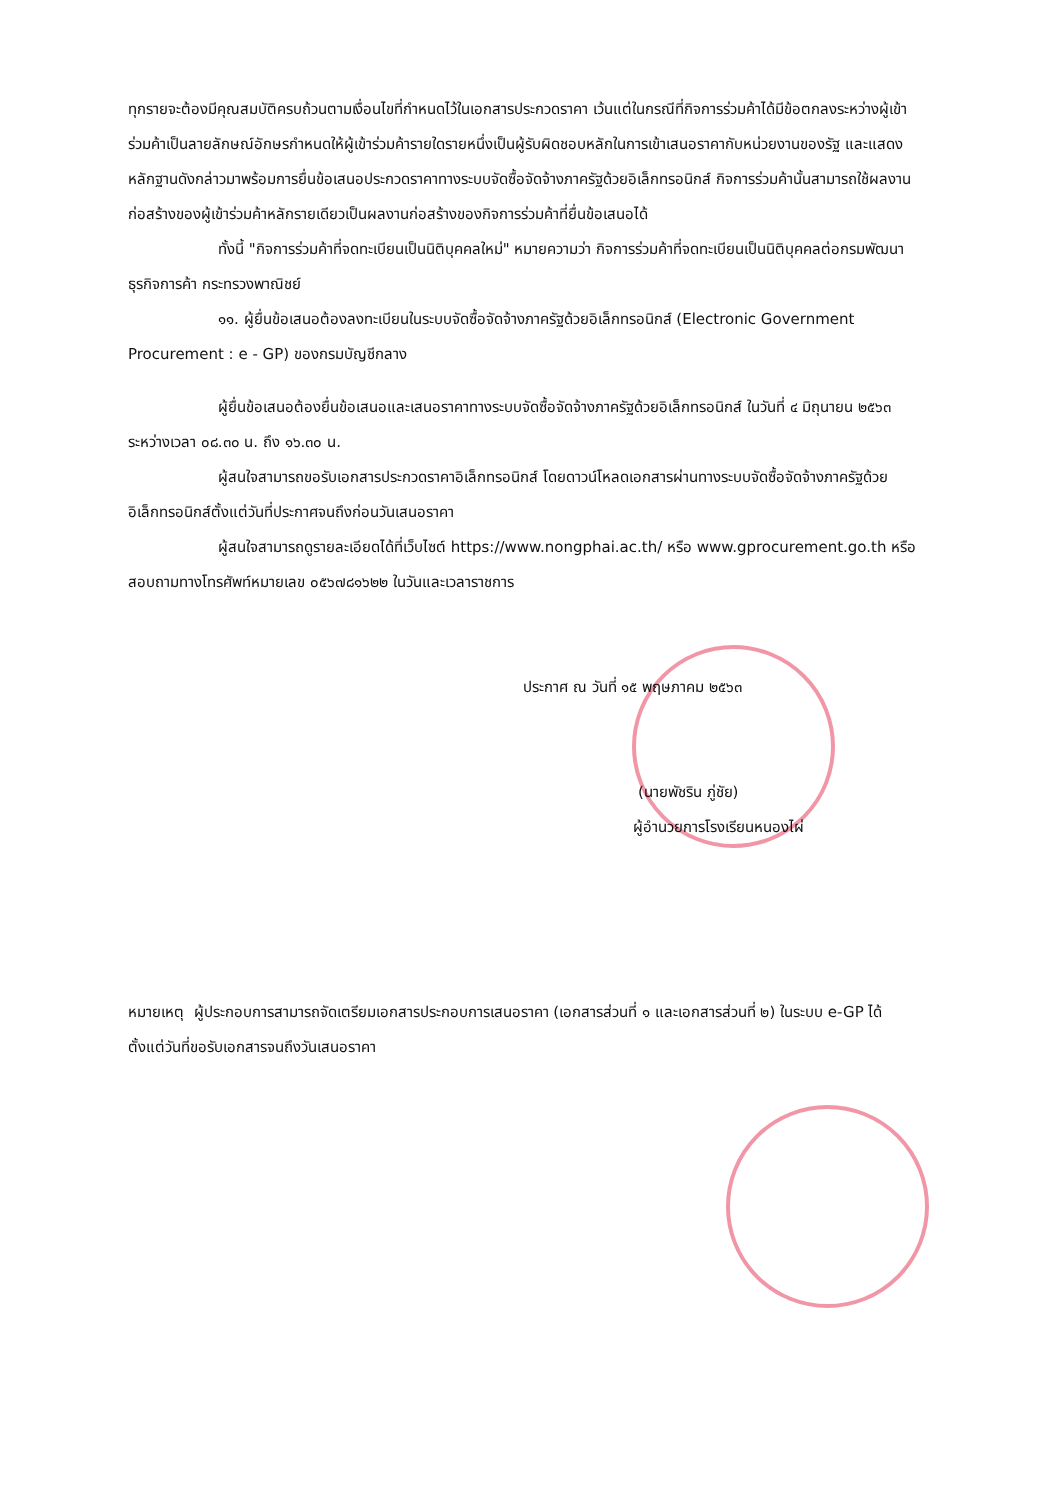ทุกรายจะต้องมีคุณสมบัติครบถ้วนตามเงื่อนไขที่กำหนดไว้ในเอกสารประกวดราคา เว้นแต่ในกรณีที่กิจการร่วมค้าได้มีข้อตกลงระหว่างผู้เข้าร่วมค้าเป็นลายลักษณ์อักษรกำหนดให้ผู้เข้าร่วมค้ารายใดรายหนึ่งเป็นผู้รับผิดชอบหลักในการเข้าเสนอราคากับหน่วยงานของรัฐ และแสดงหลักฐานดังกล่าวมาพร้อมการยื่นข้อเสนอประกวดราคาทางระบบจัดซื้อจัดจ้างภาครัฐด้วยอิเล็กทรอนิกส์ กิจการร่วมค้านั้นสามารถใช้ผลงานก่อสร้างของผู้เข้าร่วมค้าหลักรายเดียวเป็นผลงานก่อสร้างของกิจการร่วมค้าที่ยื่นข้อเสนอได้
ทั้งนี้ "กิจการร่วมค้าที่จดทะเบียนเป็นนิติบุคคลใหม่" หมายความว่า กิจการร่วมค้าที่จดทะเบียนเป็นนิติบุคคลต่อกรมพัฒนาธุรกิจการค้า กระทรวงพาณิชย์
๑๑. ผู้ยื่นข้อเสนอต้องลงทะเบียนในระบบจัดซื้อจัดจ้างภาครัฐด้วยอิเล็กทรอนิกส์ (Electronic Government Procurement : e - GP) ของกรมบัญชีกลาง
ผู้ยื่นข้อเสนอต้องยื่นข้อเสนอและเสนอราคาทางระบบจัดซื้อจัดจ้างภาครัฐด้วยอิเล็กทรอนิกส์ ในวันที่ ๔ มิถุนายน ๒๕๖๓ ระหว่างเวลา ๐๘.๓๐ น. ถึง ๑๖.๓๐ น.
ผู้สนใจสามารถขอรับเอกสารประกวดราคาอิเล็กทรอนิกส์ โดยดาวน์โหลดเอกสารผ่านทางระบบจัดซื้อจัดจ้างภาครัฐด้วยอิเล็กทรอนิกส์ตั้งแต่วันที่ประกาศจนถึงก่อนวันเสนอราคา
ผู้สนใจสามารถดูรายละเอียดได้ที่เว็บไซต์ https://www.nongphai.ac.th/ หรือ www.gprocurement.go.th หรือสอบถามทางโทรศัพท์หมายเลข ๐๕๖๗๘๑๖๒๒ ในวันและเวลาราชการ
ประกาศ ณ วันที่ ๑๕ พฤษภาคม ๒๕๖๓
(นายพัชริน ภู่ชัย)
ผู้อำนวยการโรงเรียนหนองไผ่
หมายเหตุ ผู้ประกอบการสามารถจัดเตรียมเอกสารประกอบการเสนอราคา (เอกสารส่วนที่ ๑ และเอกสารส่วนที่ ๒) ในระบบ e-GP ได้ตั้งแต่วันที่ขอรับเอกสารจนถึงวันเสนอราคา